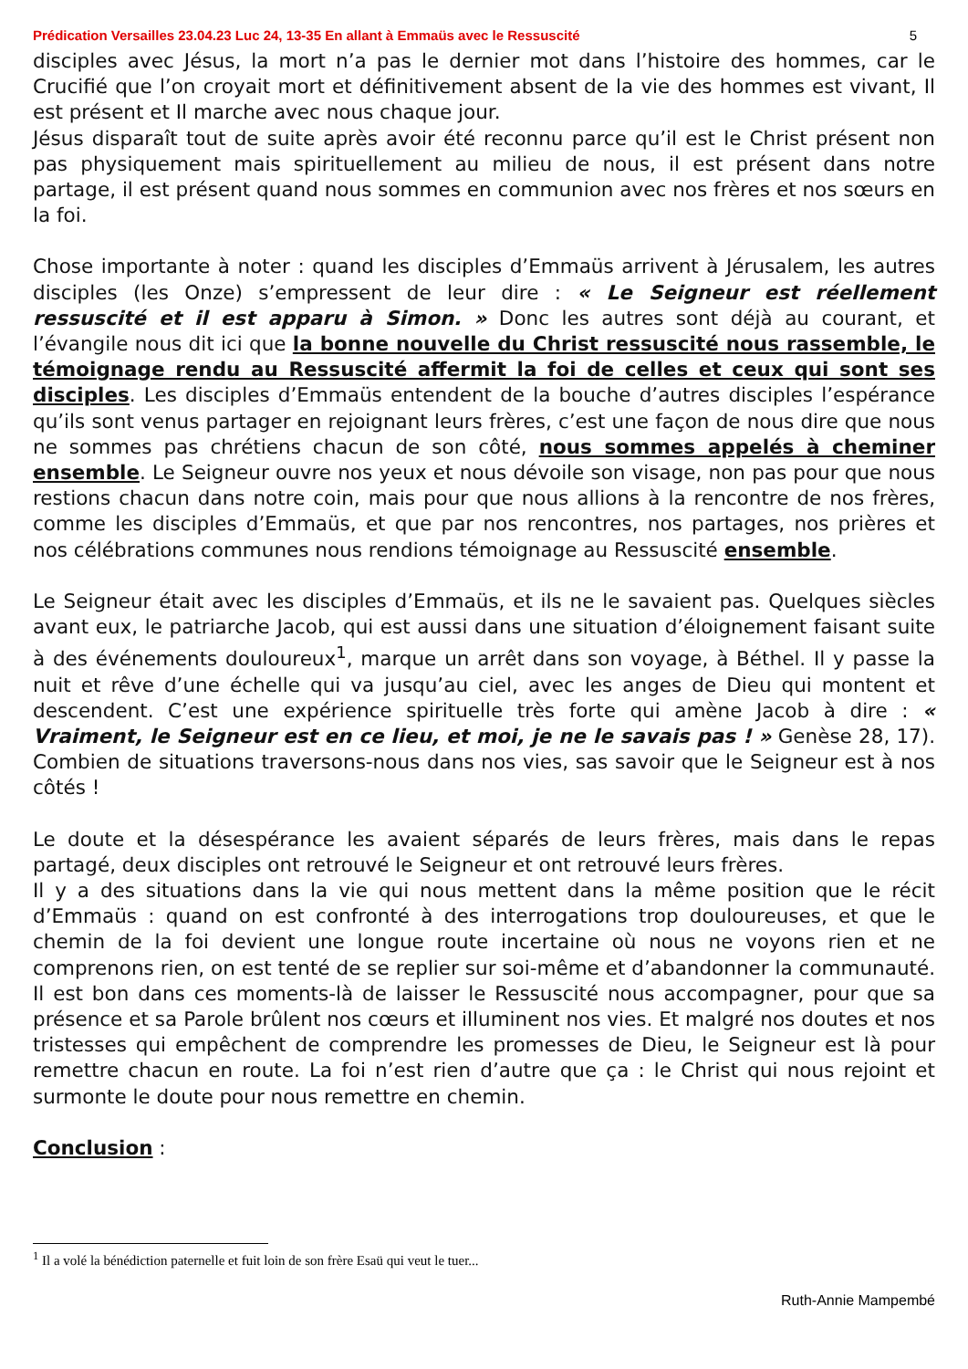Prédication Versailles 23.04.23 Luc 24, 13-35 En allant à Emmaüs avec le Ressuscité 5
disciples avec Jésus, la mort n’a pas le dernier mot dans l’histoire des hommes, car le Crucifié que l’on croyait mort et définitivement absent de la vie des hommes est vivant, Il est présent et Il marche avec nous chaque jour.
Jésus disparaît tout de suite après avoir été reconnu parce qu’il est le Christ présent non pas physiquement mais spirituellement au milieu de nous, il est présent dans notre partage, il est présent quand nous sommes en communion avec nos frères et nos sœurs en la foi.
Chose importante à noter : quand les disciples d’Emmaüs arrivent à Jérusalem, les autres disciples (les Onze) s’empressent de leur dire : « Le Seigneur est réellement ressuscité et il est apparu à Simon. » Donc les autres sont déjà au courant, et l’évangile nous dit ici que la bonne nouvelle du Christ ressuscité nous rassemble, le témoignage rendu au Ressuscité affermit la foi de celles et ceux qui sont ses disciples. Les disciples d’Emmaüs entendent de la bouche d’autres disciples l’espérance qu’ils sont venus partager en rejoignant leurs frères, c’est une façon de nous dire que nous ne sommes pas chrétiens chacun de son côté, nous sommes appelés à cheminer ensemble. Le Seigneur ouvre nos yeux et nous dévoile son visage, non pas pour que nous restions chacun dans notre coin, mais pour que nous allions à la rencontre de nos frères, comme les disciples d’Emmaüs, et que par nos rencontres, nos partages, nos prières et nos célébrations communes nous rendions témoignage au Ressuscité ensemble.
Le Seigneur était avec les disciples d’Emmaüs, et ils ne le savaient pas. Quelques siècles avant eux, le patriarche Jacob, qui est aussi dans une situation d’éloignement faisant suite à des événements douloureux<sup>1</sup>, marque un arrêt dans son voyage, à Béthel. Il y passe la nuit et rêve d’une échelle qui va jusqu’au ciel, avec les anges de Dieu qui montent et descendent. C’est une expérience spirituelle très forte qui amène Jacob à dire : « Vraiment, le Seigneur est en ce lieu, et moi, je ne le savais pas ! » Genèse 28, 17). Combien de situations traversons-nous dans nos vies, sas savoir que le Seigneur est à nos côtés !
Le doute et la désespérance les avaient séparés de leurs frères, mais dans le repas partagé, deux disciples ont retrouvé le Seigneur et ont retrouvé leurs frères.
Il y a des situations dans la vie qui nous mettent dans la même position que le récit d’Emmaüs : quand on est confronté à des interrogations trop douloureuses, et que le chemin de la foi devient une longue route incertaine où nous ne voyons rien et ne comprenons rien, on est tenté de se replier sur soi-même et d’abandonner la communauté. Il est bon dans ces moments-là de laisser le Ressuscité nous accompagner, pour que sa présence et sa Parole brûlent nos cœurs et illuminent nos vies. Et malgré nos doutes et nos tristesses qui empêchent de comprendre les promesses de Dieu, le Seigneur est là pour remettre chacun en route. La foi n’est rien d’autre que ça : le Christ qui nous rejoint et surmonte le doute pour nous remettre en chemin.
Conclusion :
<sup>1</sup> Il a volé la bénédiction paternelle et fuit loin de son frère Esaü qui veut le tuer...
Ruth-Annie Mampembé